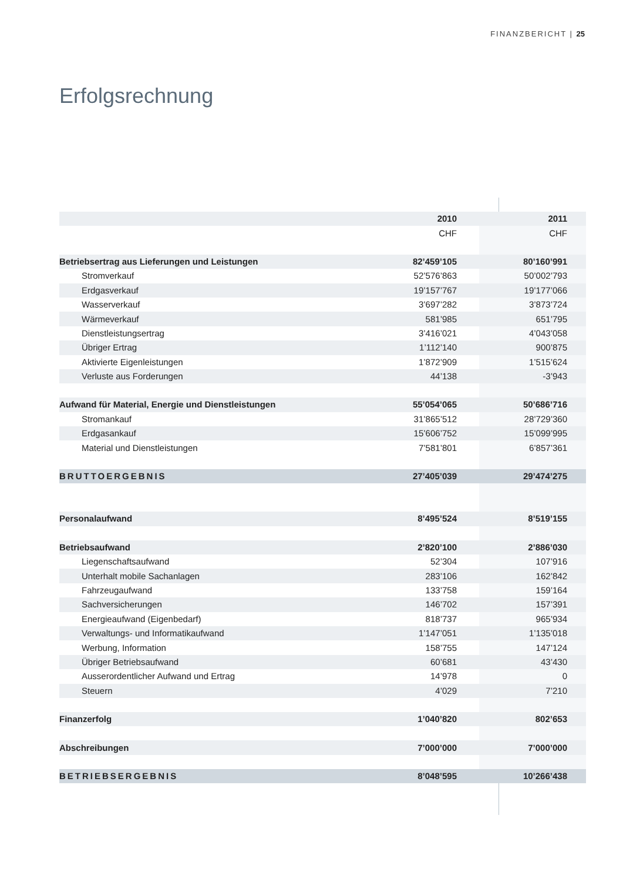FINANZBERICHT | 25
Erfolgsrechnung
| | 2010 | | 2011 |
| | CHF | | CHF |
| Betriebsertrag aus Lieferungen und Leistungen | 82’459’105 | | 80’160’991 |
| Stromverkauf | 52’576’863 | | 50’002’793 |
| Erdgasverkauf | 19’157’767 | | 19’177’066 |
| Wasserverkauf | 3’697’282 | | 3’873’724 |
| Wärmeverkauf | 581’985 | | 651’795 |
| Dienstleistungsertrag | 3’416’021 | | 4’043’058 |
| Übriger Ertrag | 1’112’140 | | 900’875 |
| Aktivierte Eigenleistungen | 1’872’909 | | 1’515’624 |
| Verluste aus Forderungen | 44’138 | | -3’943 |
| Aufwand für Material, Energie und Dienstleistungen | 55’054’065 | | 50’686’716 |
| Stromankauf | 31’865’512 | | 28’729’360 |
| Erdgasankauf | 15’606’752 | | 15’099’995 |
| Material und Dienstleistungen | 7’581’801 | | 6’857’361 |
| BRUTTOERGEBNIS | 27’405’039 | | 29’474’275 |
| Personalaufwand | 8’495’524 | | 8’519’155 |
| Betriebsaufwand | 2’820’100 | | 2’886’030 |
| Liegenschaftsaufwand | 52’304 | | 107’916 |
| Unterhalt mobile Sachanlagen | 283’106 | | 162’842 |
| Fahrzeugaufwand | 133’758 | | 159’164 |
| Sachversicherungen | 146’702 | | 157’391 |
| Energieaufwand (Eigenbedarf) | 818’737 | | 965’934 |
| Verwaltungs- und Informatikaufwand | 1’147’051 | | 1’135’018 |
| Werbung, Information | 158’755 | | 147’124 |
| Übriger Betriebsaufwand | 60’681 | | 43’430 |
| Ausserordentlicher Aufwand und Ertrag | 14’978 | | 0 |
| Steuern | 4’029 | | 7’210 |
| Finanzerfolg | 1’040’820 | | 802’653 |
| Abschreibungen | 7’000’000 | | 7’000’000 |
| BETRIEBSERGEBNIS | 8’048’595 | | 10’266’438 |